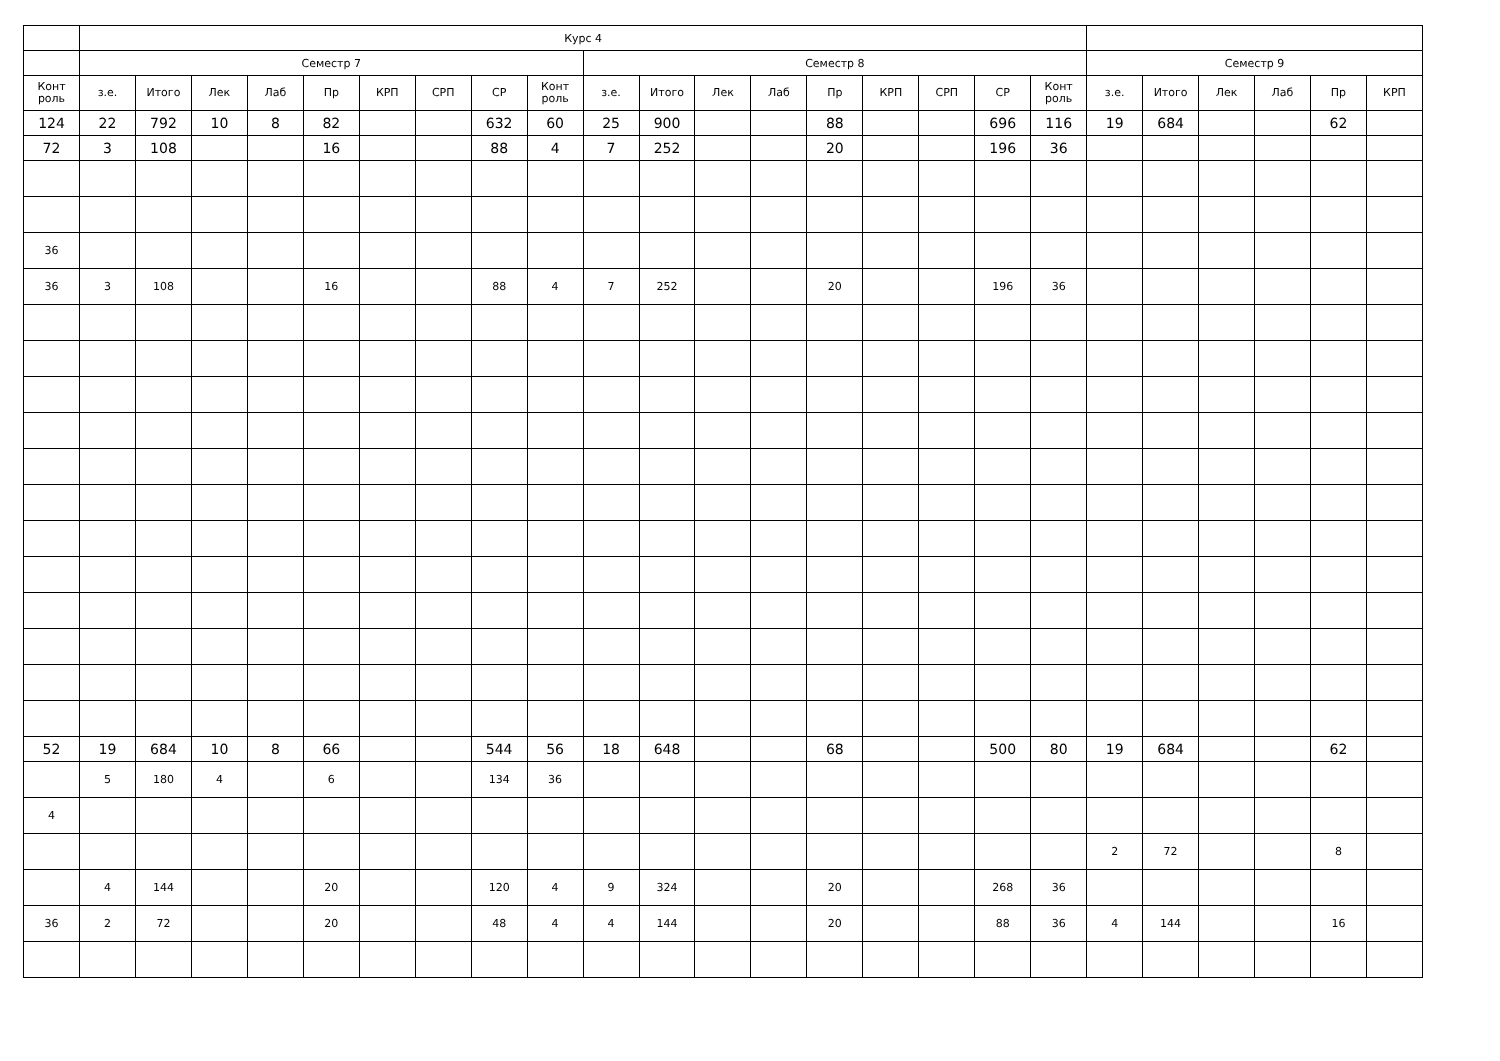| | Курс 4 | | | | | | | | | | | | | | | | | | | | | | | |
| | Семестр 7 | | | | | | | | | Семестр 8 | | | | | | | | | Семестр 9 | | | | | |
| Конт роль | з.е. | Итого | Лек | Лаб | Пр | КРП | СРП | СР | Конт роль | з.е. | Итого | Лек | Лаб | Пр | КРП | СРП | СР | Конт роль | з.е. | Итого | Лек | Лаб | Пр | КРП |
| 124 | 22 | 792 | 10 | 8 | 82 | | | 632 | 60 | 25 | 900 | | | 88 | | | 696 | 116 | 19 | 684 | | | 62 | |
| 72 | 3 | 108 | | | 16 | | | 88 | 4 | 7 | 252 | | | 20 | | | 196 | 36 | | | | | | |
| 36 | | | | | | | | | | | | | | | | | | | | | | | | |
| 36 | 3 | 108 | | | 16 | | | 88 | 4 | 7 | 252 | | | 20 | | | 196 | 36 | | | | | | |
| 52 | 19 | 684 | 10 | 8 | 66 | | | 544 | 56 | 18 | 648 | | | 68 | | | 500 | 80 | 19 | 684 | | | 62 | |
| | 5 | 180 | 4 | | 6 | | | 134 | 36 | | | | | | | | | | | | | | | |
| 4 | | | | | | | | | | | | | | | | | | | | | | | | |
| | | | | | | | | | | | | | | | | | | | 2 | 72 | | | 8 | |
| | 4 | 144 | | | 20 | | | 120 | 4 | 9 | 324 | | | 20 | | | 268 | 36 | | | | | | |
| 36 | 2 | 72 | | | 20 | | | 48 | 4 | 4 | 144 | | | 20 | | | 88 | 36 | 4 | 144 | | | 16 | |